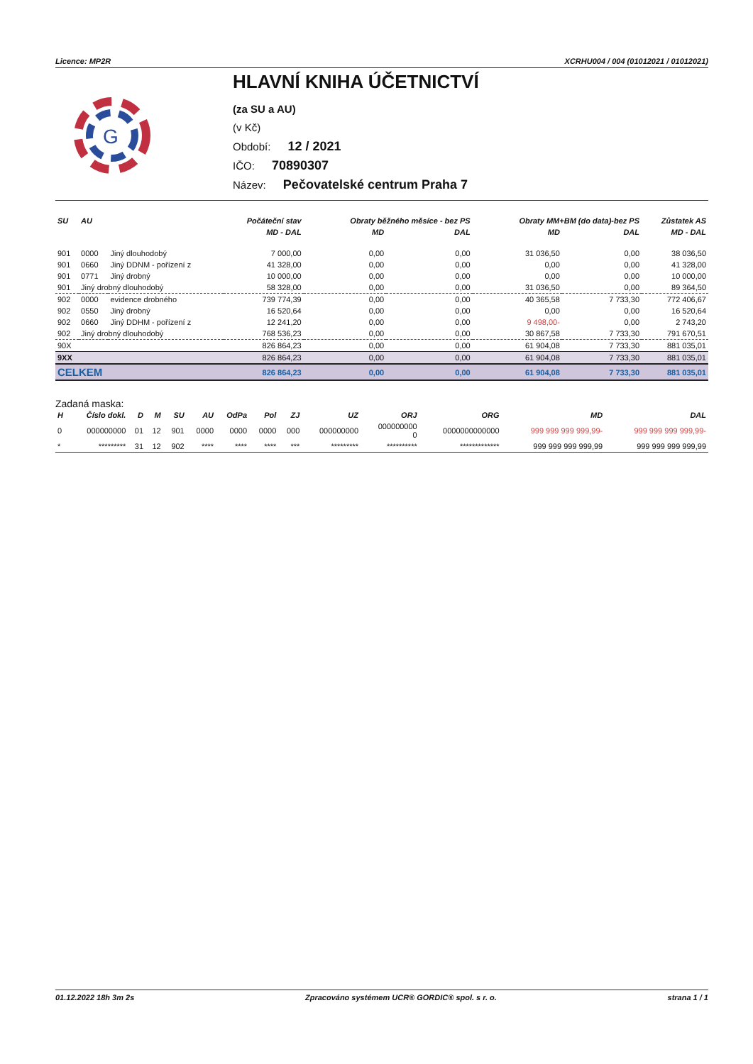Licence: MP2R XCRHU004 / 004 (01012021 / 01012021)
G
HLAVNÍ KNIHA ÚČETNICTVÍ
(za SU a AU)
(v Kč)
Období: 12 / 2021
IČO: 70890307
Název: Pečovatelské centrum Praha 7
| SU | AU | | Počáteční stav | Obraty běžného měsíce - bez PS | | Obraty MM+BM (do data)-bez PS | | Zůstatek AS |
| --- | --- | --- | --- | --- | --- | --- | --- | --- |
| | | | MD - DAL | MD | DAL | MD | DAL | MD - DAL |
| 901 | 0000 | Jiný dlouhodobý | 7 000,00 | 0,00 | 0,00 | 31 036,50 | 0,00 | 38 036,50 |
| 901 | 0660 | Jiný DDNM - pořízení z | 41 328,00 | 0,00 | 0,00 | 0,00 | 0,00 | 41 328,00 |
| 901 | 0771 | Jiný drobný | 10 000,00 | 0,00 | 0,00 | 0,00 | 0,00 | 10 000,00 |
| 901 | Jiný drobný dlouhodobý | | 58 328,00 | 0,00 | 0,00 | 31 036,50 | 0,00 | 89 364,50 |
| 902 | 0000 | evidence drobného | 739 774,39 | 0,00 | 0,00 | 40 365,58 | 7 733,30 | 772 406,67 |
| 902 | 0550 | Jiný drobný | 16 520,64 | 0,00 | 0,00 | 0,00 | 0,00 | 16 520,64 |
| 902 | 0660 | Jiný DDHM - pořízení z | 12 241,20 | 0,00 | 0,00 | 9 498,00- | 0,00 | 2 743,20 |
| 902 | Jiný drobný dlouhodobý | | 768 536,23 | 0,00 | 0,00 | 30 867,58 | 7 733,30 | 791 670,51 |
| 90X | | | 826 864,23 | 0,00 | 0,00 | 61 904,08 | 7 733,30 | 881 035,01 |
| 9XX | | | 826 864,23 | 0,00 | 0,00 | 61 904,08 | 7 733,30 | 881 035,01 |
| CELKEM | | | 826 864,23 | 0,00 | 0,00 | 61 904,08 | 7 733,30 | 881 035,01 |
Zadaná maska:
| H | Číslo dokl. | D | M | SU | AU | OdPa | Pol | ZJ | UZ | ORJ | ORG | MD | DAL |
| --- | --- | --- | --- | --- | --- | --- | --- | --- | --- | --- | --- | --- | --- |
| 0 | 000000000 | 01 | 12 | 901 | 0000 | 0000 | 0000 | 000 | 000000000 | 000000000 0 | 0000000000000 | 999 999 999 999,99- | 999 999 999 999,99- |
| * | ********* | 31 | 12 | 902 | **** | **** | **** | *** | ********* | ********** | ************* | 999 999 999 999,99 | 999 999 999 999,99 |
01.12.2022 18h 3m 2s Zpracováno systémem UCR® GORDIC® spol. s r. o. strana 1 / 1